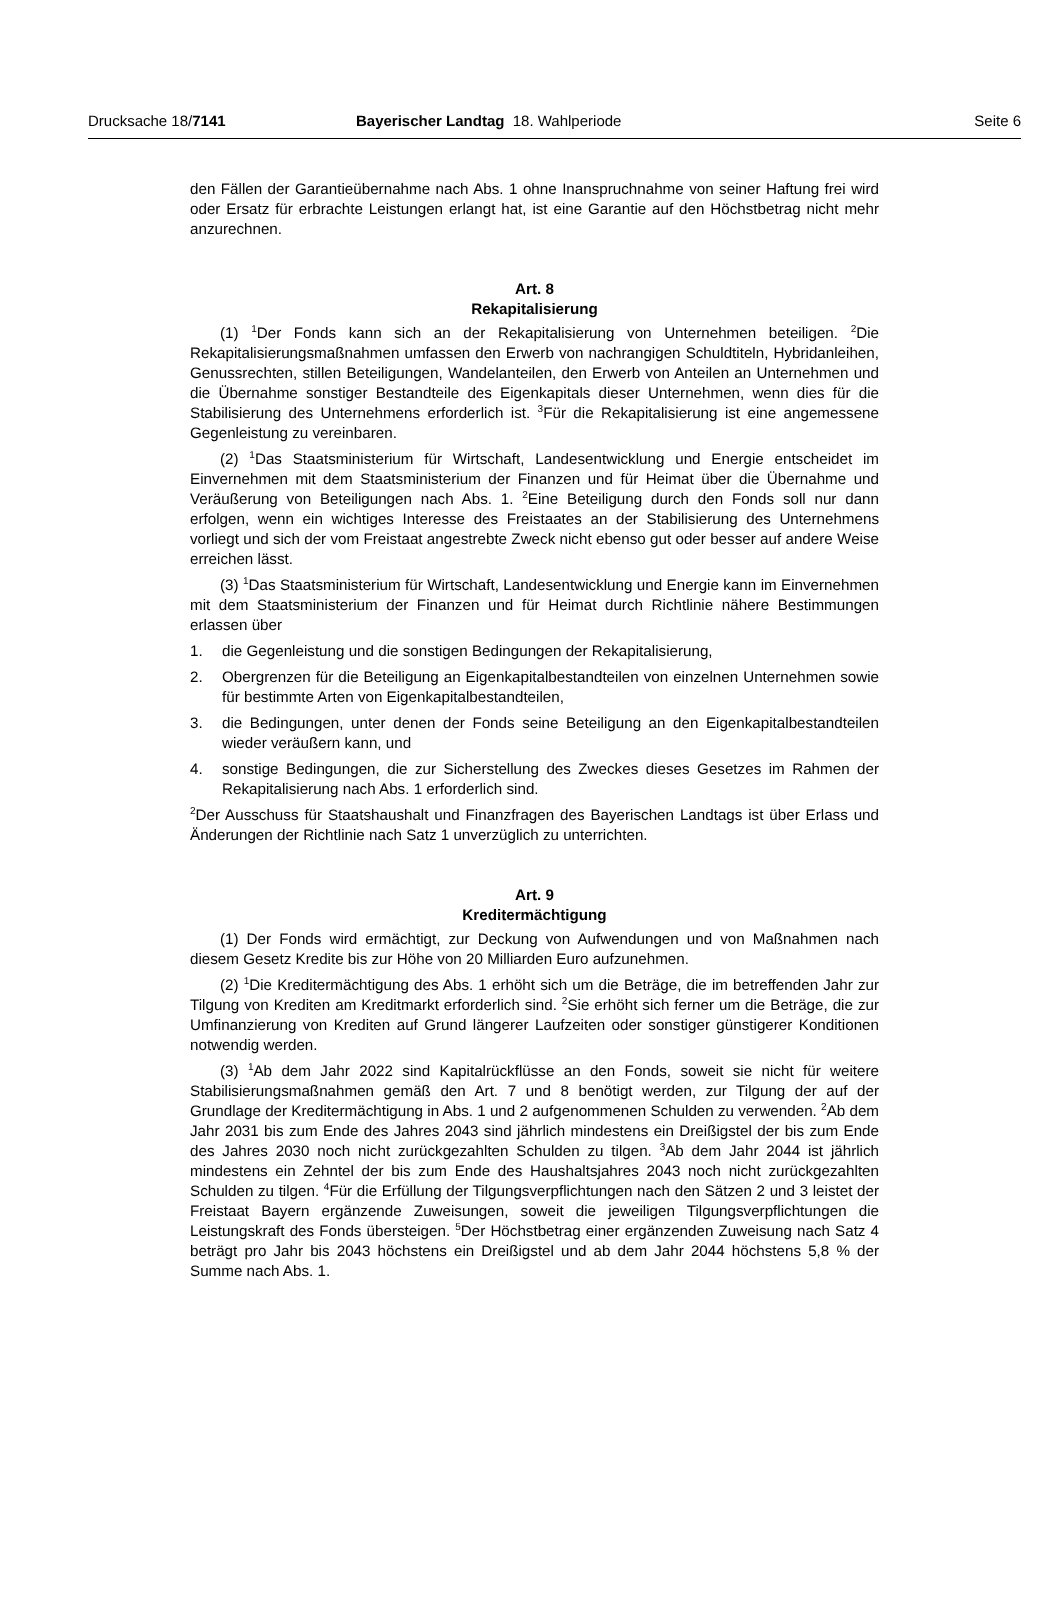Drucksache 18/7141 Bayerischer Landtag 18. Wahlperiode
Seite 6
den Fällen der Garantieübernahme nach Abs. 1 ohne Inanspruchnahme von seiner Haftung frei wird oder Ersatz für erbrachte Leistungen erlangt hat, ist eine Garantie auf den Höchstbetrag nicht mehr anzurechnen.
Art. 8
Rekapitalisierung
(1) <sup>1</sup>Der Fonds kann sich an der Rekapitalisierung von Unternehmen beteiligen. <sup>2</sup>Die Rekapitalisierungsmaßnahmen umfassen den Erwerb von nachrangigen Schuldtiteln, Hybridanleihen, Genussrechten, stillen Beteiligungen, Wandelanteilen, den Erwerb von Anteilen an Unternehmen und die Übernahme sonstiger Bestandteile des Eigenkapitals dieser Unternehmen, wenn dies für die Stabilisierung des Unternehmens erforderlich ist. <sup>3</sup>Für die Rekapitalisierung ist eine angemessene Gegenleistung zu vereinbaren.
(2) <sup>1</sup>Das Staatsministerium für Wirtschaft, Landesentwicklung und Energie entscheidet im Einvernehmen mit dem Staatsministerium der Finanzen und für Heimat über die Übernahme und Veräußerung von Beteiligungen nach Abs. 1. <sup>2</sup>Eine Beteiligung durch den Fonds soll nur dann erfolgen, wenn ein wichtiges Interesse des Freistaates an der Stabilisierung des Unternehmens vorliegt und sich der vom Freistaat angestrebte Zweck nicht ebenso gut oder besser auf andere Weise erreichen lässt.
(3) <sup>1</sup>Das Staatsministerium für Wirtschaft, Landesentwicklung und Energie kann im Einvernehmen mit dem Staatsministerium der Finanzen und für Heimat durch Richtlinie nähere Bestimmungen erlassen über
1. die Gegenleistung und die sonstigen Bedingungen der Rekapitalisierung,
2. Obergrenzen für die Beteiligung an Eigenkapitalbestandteilen von einzelnen Unternehmen sowie für bestimmte Arten von Eigenkapitalbestandteilen,
3. die Bedingungen, unter denen der Fonds seine Beteiligung an den Eigenkapitalbestandteilen wieder veräußern kann, und
4. sonstige Bedingungen, die zur Sicherstellung des Zweckes dieses Gesetzes im Rahmen der Rekapitalisierung nach Abs. 1 erforderlich sind.
<sup>2</sup> Der Ausschuss für Staatshaushalt und Finanzfragen des Bayerischen Landtags ist über Erlass und Änderungen der Richtlinie nach Satz 1 unverzüglich zu unterrichten.
Art. 9
Kreditermächtigung
(1) Der Fonds wird ermächtigt, zur Deckung von Aufwendungen und von Maßnahmen nach diesem Gesetz Kredite bis zur Höhe von 20 Milliarden Euro aufzunehmen.
(2) <sup>1</sup>Die Kreditermächtigung des Abs. 1 erhöht sich um die Beträge, die im betreffenden Jahr zur Tilgung von Krediten am Kreditmarkt erforderlich sind. <sup>2</sup>Sie erhöht sich ferner um die Beträge, die zur Umfinanzierung von Krediten auf Grund längerer Laufzeiten oder sonstiger günstigerer Konditionen notwendig werden.
(3) <sup>1</sup>Ab dem Jahr 2022 sind Kapitalrückflüsse an den Fonds, soweit sie nicht für weitere Stabilisierungsmaßnahmen gemäß den Art. 7 und 8 benötigt werden, zur Tilgung der auf der Grundlage der Kreditermächtigung in Abs. 1 und 2 aufgenommenen Schulden zu verwenden. <sup>2</sup>Ab dem Jahr 2031 bis zum Ende des Jahres 2043 sind jährlich mindestens ein Dreißigstel der bis zum Ende des Jahres 2030 noch nicht zurückgezahlten Schulden zu tilgen. <sup>3</sup>Ab dem Jahr 2044 ist jährlich mindestens ein Zehntel der bis zum Ende des Haushaltsjahres 2043 noch nicht zurückgezahlten Schulden zu tilgen. <sup>4</sup>Für die Erfüllung der Tilgungsverpflichtungen nach den Sätzen 2 und 3 leistet der Freistaat Bayern ergänzende Zuweisungen, soweit die jeweiligen Tilgungsverpflichtungen die Leistungskraft des Fonds übersteigen. <sup>5</sup>Der Höchstbetrag einer ergänzenden Zuweisung nach Satz 4 beträgt pro Jahr bis 2043 höchstens ein Dreißigstel und ab dem Jahr 2044 höchstens 5,8 % der Summe nach Abs. 1.